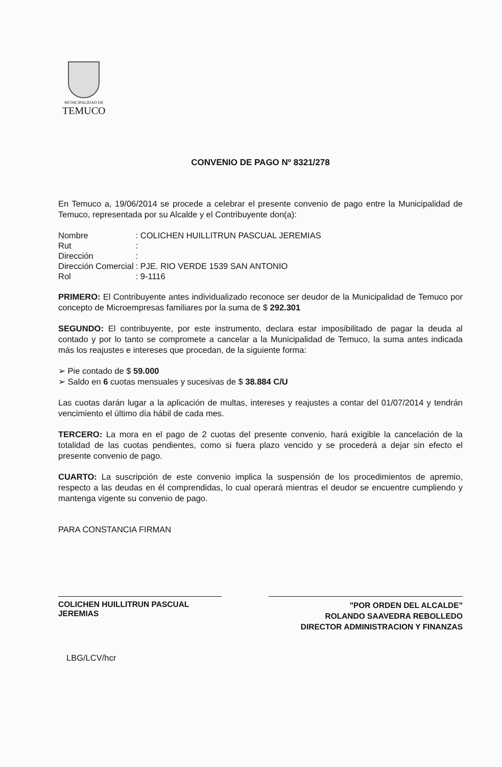MUNICIPALIDAD DE
TEMUCO
CONVENIO DE PAGO Nº 8321/278
En Temuco a, 19/06/2014 se procede a celebrar el presente convenio de pago entre la Municipalidad de Temuco, representada por su Alcalde y el Contribuyente don(a):
| Nombre | : COLICHEN HUILLITRUN PASCUAL JEREMIAS |
| Rut | : |
| Dirección | : |
| Dirección Comercial | : PJE. RIO VERDE 1539 SAN ANTONIO |
| Rol | : 9-1116 |
PRIMERO: El Contribuyente antes individualizado reconoce ser deudor de la Municipalidad de Temuco por concepto de Microempresas familiares por la suma de $ 292.301
SEGUNDO: El contribuyente, por este instrumento, declara estar imposibilitado de pagar la deuda al contado y por lo tanto se compromete a cancelar a la Municipalidad de Temuco, la suma antes indicada más los reajustes e intereses que procedan, de la siguiente forma:
➢ Pie contado de $ 59.000
➢ Saldo en 6 cuotas mensuales y sucesivas de $ 38.884 C/U
Las cuotas darán lugar a la aplicación de multas, intereses y reajustes a contar del 01/07/2014 y tendrán vencimiento el último día hábil de cada mes.
TERCERO: La mora en el pago de 2 cuotas del presente convenio, hará exigible la cancelación de la totalidad de las cuotas pendientes, como si fuera plazo vencido y se procederá a dejar sin efecto el presente convenio de pago.
CUARTO: La suscripción de este convenio implica la suspensión de los procedimientos de apremio, respecto a las deudas en él comprendidas, lo cual operará mientras el deudor se encuentre cumpliendo y mantenga vigente su convenio de pago.
PARA CONSTANCIA FIRMAN
COLICHEN HUILLITRUN PASCUAL JEREMIAS
"POR ORDEN DEL ALCALDE"
ROLANDO SAAVEDRA REBOLLEDO
DIRECTOR ADMINISTRACION Y FINANZAS
LBG/LCV/hcr